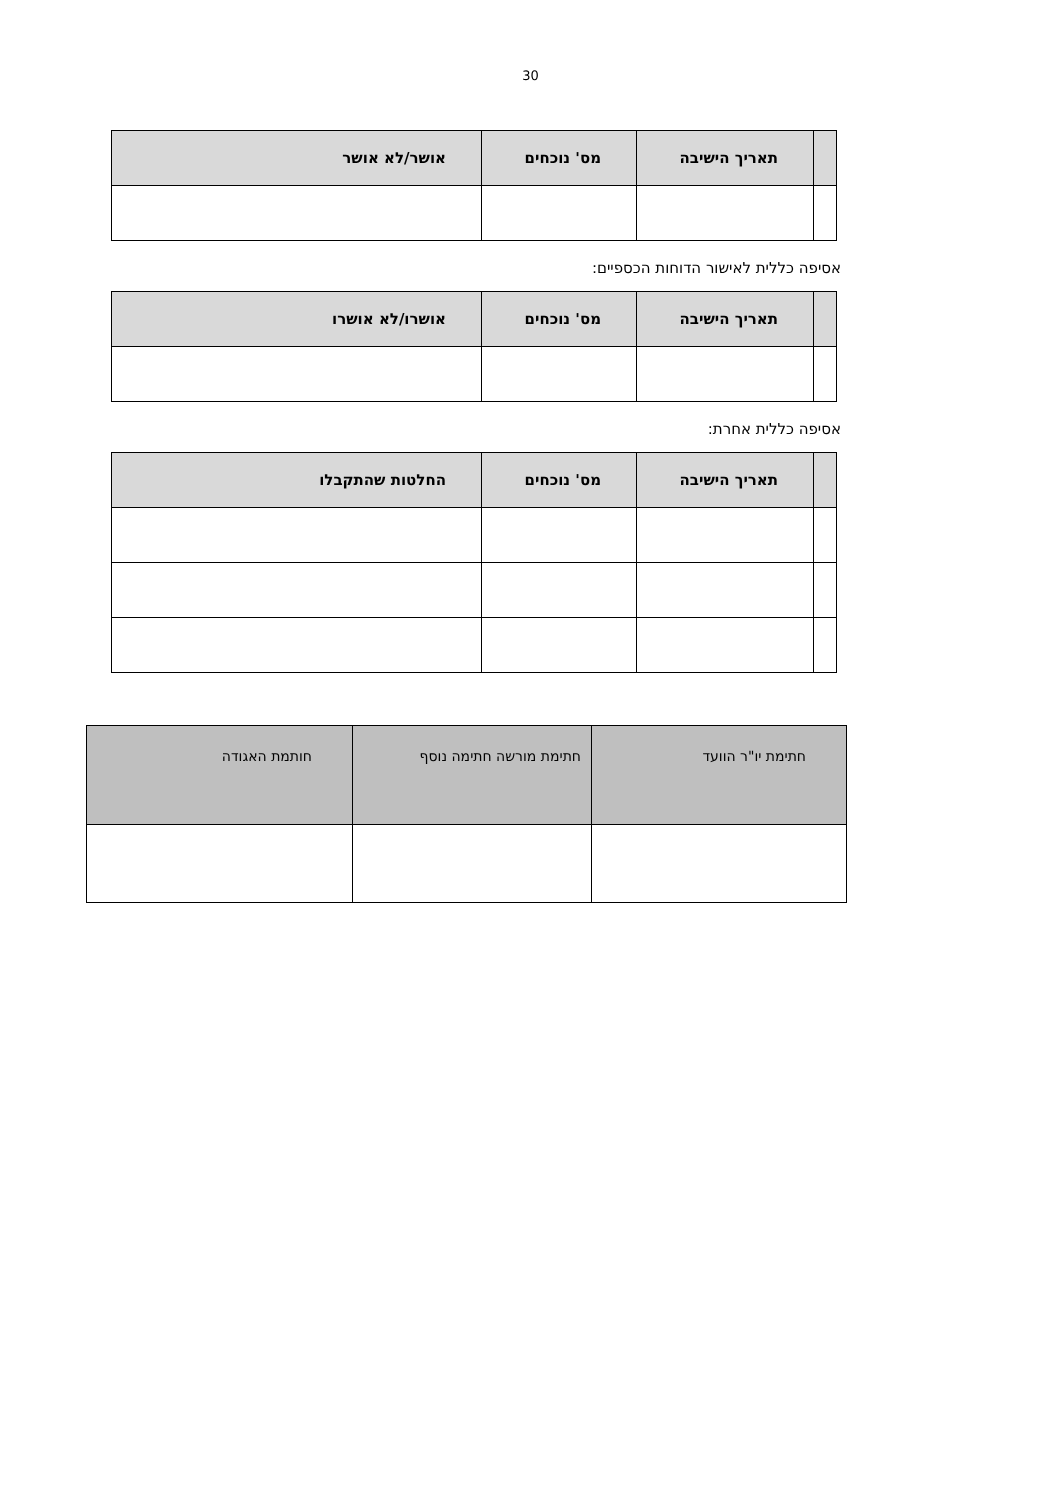30
| | תאריך הישיבה | מס' נוכחים | אושר/לא אושר |
| --- | --- | --- | --- |
אסיפה כללית לאישור הדוחות הכספיים:
| | תאריך הישיבה | מס' נוכחים | אושרו/לא אושרו |
| --- | --- | --- | --- |
אסיפה כללית אחרת:
| | תאריך הישיבה | מס' נוכחים | החלטות שהתקבלו |
| --- | --- | --- | --- |
| חתימת יו"ר הוועד | חתימת מורשה חתימה נוסף | חותמת האגודה |
| --- | --- | --- |